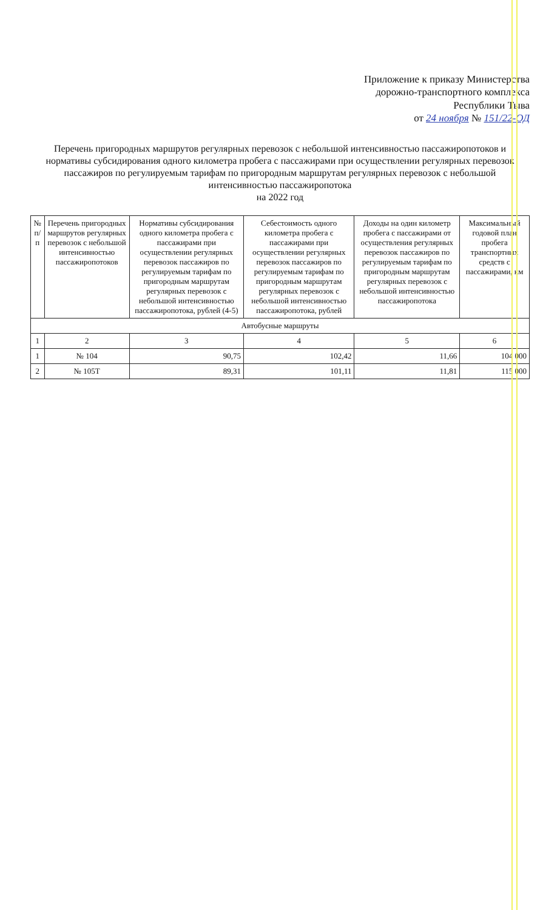Приложение к приказу Министерства
дорожно-транспортного комплекса
Республики Тыва
от 24 ноября № 151/22-ОД
Перечень пригородных маршрутов регулярных перевозок с небольшой интенсивностью пассажиропотоков и нормативы субсидирования одного километра пробега с пассажирами при осуществлении регулярных перевозок пассажиров по регулируемым тарифам по пригородным маршрутам регулярных перевозок с небольшой интенсивностью пассажиропотока
на 2022 год
| № п/п | Перечень пригородных маршрутов регулярных перевозок с небольшой интенсивностью пассажиропотоков | Нормативы субсидирования одного километра пробега с пассажирами при осуществлении регулярных перевозок пассажиров по регулируемым тарифам по пригородным маршрутам регулярных перевозок с небольшой интенсивностью пассажиропотока, рублей (4-5) | Себестоимость одного километра пробега с пассажирами при осуществлении регулярных перевозок пассажиров по регулируемым тарифам по пригородным маршрутам регулярных перевозок с небольшой интенсивностью пассажиропотока, рублей | Доходы на один километр пробега с пассажирами от осуществления регулярных перевозок пассажиров по регулируемым тарифам по пригородным маршрутам регулярных перевозок с небольшой интенсивностью пассажиропотока | Максимальный годовой план пробега транспортных средств с пассажирами, км |
| --- | --- | --- | --- | --- | --- |
| Автобусные маршруты | | | | | |
| 1 | 2 | 3 | 4 | 5 | 6 |
| 1 | № 104 | 90,75 | 102,42 | 11,66 | 104 000 |
| 2 | № 105Т | 89,31 | 101,11 | 11,81 | 115 000 |